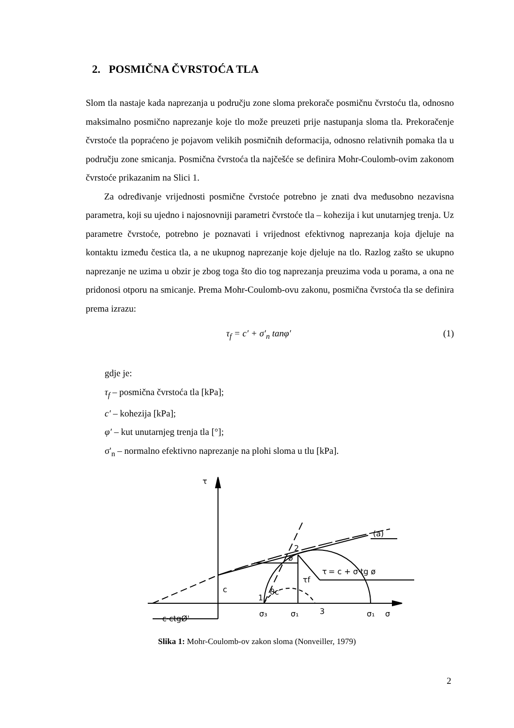2. POSMIČNA ČVRSTOĆA TLA
Slom tla nastaje kada naprezanja u području zone sloma prekorače posmičnu čvrstoću tla, odnosno maksimalno posmično naprezanje koje tlo može preuzeti prije nastupanja sloma tla. Prekoračenje čvrstoće tla popraćeno je pojavom velikih posmičnih deformacija, odnosno relativnih pomaka tla u području zone smicanja. Posmična čvrstoća tla najčešće se definira Mohr-Coulomb-ovim zakonom čvrstoće prikazanim na Slici 1.
Za određivanje vrijednosti posmične čvrstoće potrebno je znati dva međusobno nezavisna parametra, koji su ujedno i najosnovniji parametri čvrstoće tla – kohezija i kut unutarnjeg trenja. Uz parametre čvrstoće, potrebno je poznavati i vrijednost efektivnog naprezanja koja djeluje na kontaktu između čestica tla, a ne ukupnog naprezanje koje djeluje na tlo. Razlog zašto se ukupno naprezanje ne uzima u obzir je zbog toga što dio tog naprezanja preuzima voda u porama, a ona ne pridonosi otporu na smicanje. Prema Mohr-Coulomb-ovu zakonu, posmična čvrstoća tla se definira prema izrazu:
τ<sub>f</sub> = c′ + σ′<sub>n</sub> tanφ′ (1)
gdje je:
τ<sub>f</sub> – posmična čvrstoća tla [kPa];
c′ – kohezija [kPa];
φ′ – kut unutarnjeg trenja tla [°];
σ'<sub>n</sub> – normalno efektivno naprezanje na plohi sloma u tlu [kPa].
τ
(a)
τ
= c + σ·tg ø
c
c·ctgØ'
σ₃
σ₁
3
σ₁
σ
1
2
τf
ø
ϑc
Slika 1: Mohr-Coulomb-ov zakon sloma (Nonveiller, 1979)
2